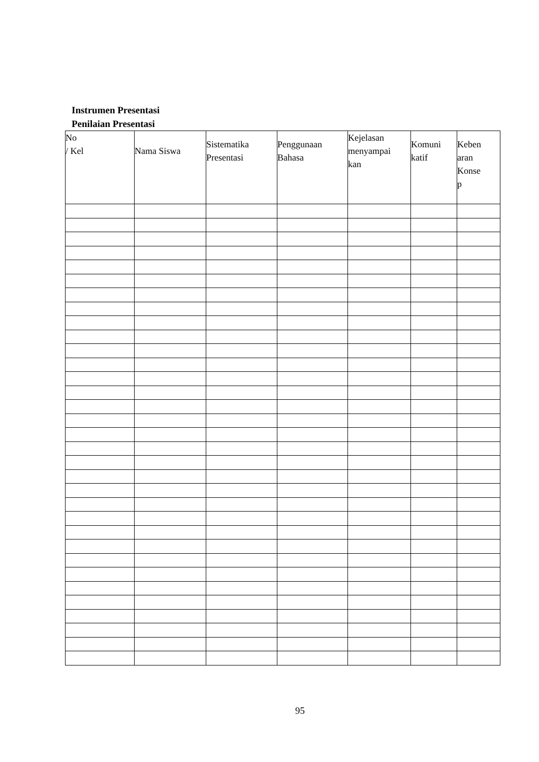Instrumen Presentasi
Penilaian Presentasi
| No / Kel | Nama Siswa | Sistematika Presentasi | Penggunaan Bahasa | Kejelasan menyampai kan | Komuni katif | Keben aran Konse p |
| --- | --- | --- | --- | --- | --- | --- |
95